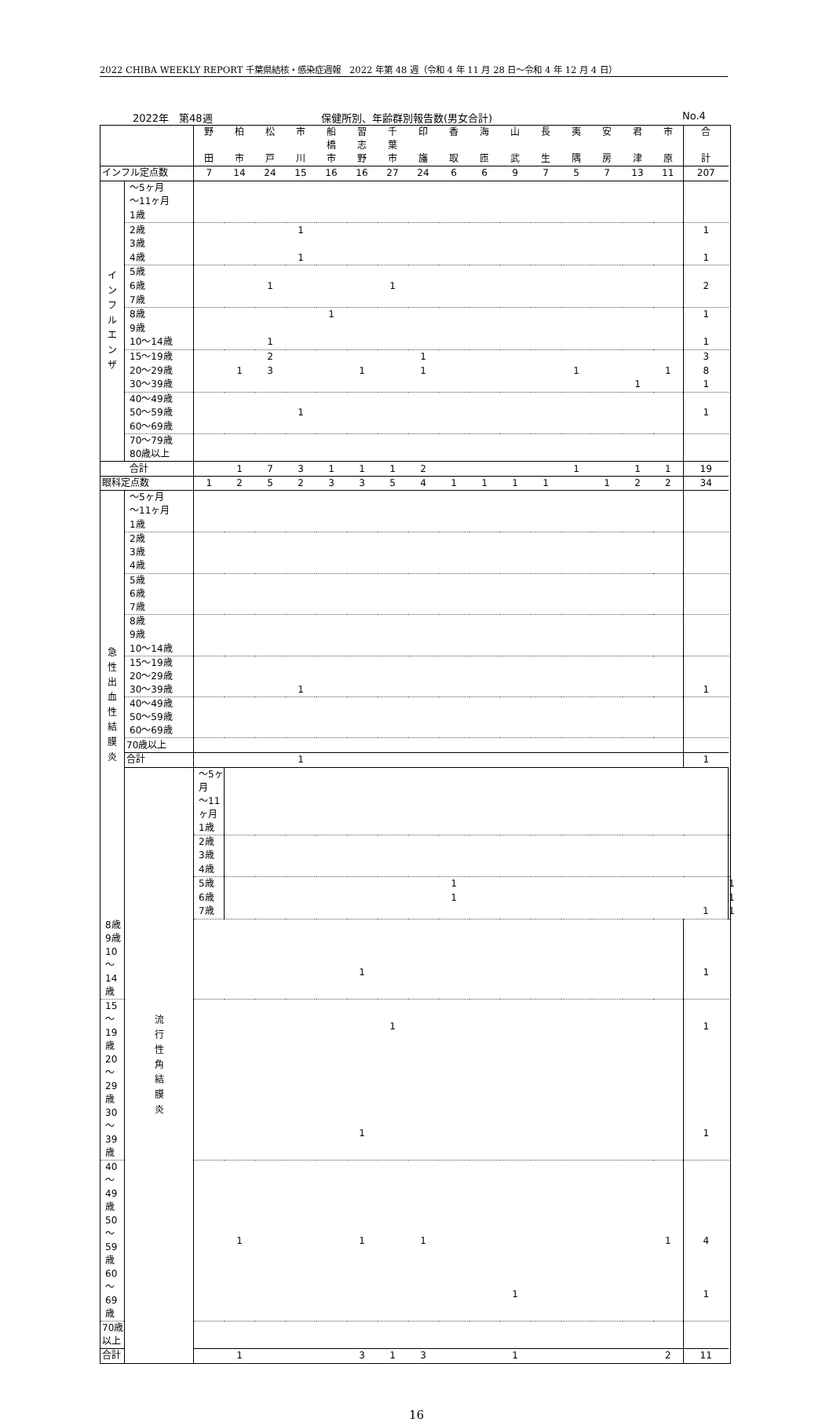2022 CHIBA WEEKLY REPORT 千葉県結核・感染症週報　2022 年第 48 週（令和 4 年 11 月 28 日～令和 4 年 12 月 4 日）
2022年　第48週 保健所別、年齢群別報告数(男女合計) No.4
| | | 野 田 | 柏 市 | 松 戸 | 市 川 | 船 橋 市 | 習 志 野 | 千 葉 市 | 印 旛 | 香 取 | 海 匝 | 山 武 | 長 生 | 夷 隅 | 安 房 | 君 津 | 市 原 | 合 計 | |
| インフル定点数 | | 7 | 14 | 24 | 15 | 16 | 16 | 27 | 24 | 6 | 6 | 9 | 7 | 5 | 7 | 13 | 11 | 207 | |
| イ ン フ ル エ ン ザ | ～5ヶ月 | | | | | | | | | | | | | | | | | | |
| | ～11ヶ月 | | | | | | | | | | | | | | | | | | |
| | 1歳 | | | | | | | | | | | | | | | | | | |
| | 2歳 | | | | 1 | | | | | | | | | | | | | 1 | |
| | 3歳 | | | | | | | | | | | | | | | | | | |
| | 4歳 | | | | 1 | | | | | | | | | | | | | 1 | |
| | 5歳 | | | | | | | | | | | | | | | | | | |
| | 6歳 | | | 1 | | | | 1 | | | | | | | | | | 2 | |
| | 7歳 | | | | | | | | | | | | | | | | | | |
| | 8歳 | | | | | 1 | | | | | | | | | | | | 1 | |
| | 9歳 | | | | | | | | | | | | | | | | | | |
| | 10～14歳 | | | 1 | | | | | | | | | | | | | | 1 | |
| | 15～19歳 | | | 2 | | | | | 1 | | | | | | | | | 3 | |
| | 20～29歳 | | 1 | 3 | | | 1 | | 1 | | | | | 1 | | | 1 | 8 | |
| | 30～39歳 | | | | | | | | | | | | | | | 1 | | 1 | |
| | 40～49歳 | | | | | | | | | | | | | | | | | | |
| | 50～59歳 | | | | 1 | | | | | | | | | | | | | 1 | |
| | 60～69歳 | | | | | | | | | | | | | | | | | | |
| | 70～79歳 80歳以上 | | | | | | | | | | | | | | | | | | |
| | 合計 | | 1 | 7 | 3 | 1 | 1 | 1 | 2 | | | | | 1 | | 1 | 1 | 19 | |
| 眼科定点数 | | 1 | 2 | 5 | 2 | 3 | 3 | 5 | 4 | 1 | 1 | 1 | 1 | | 1 | 2 | 2 | 34 | |
| 急 性 出 血 性 結 膜 炎 | ～5ヶ月 ～11ヶ月 | | | | | | | | | | | | | | | | | | |
| | 1歳 | | | | | | | | | | | | | | | | | | |
| | 2歳 3歳 | | | | | | | | | | | | | | | | | | |
| | 4歳 | | | | | | | | | | | | | | | | | | |
| | 5歳 6歳 | | | | | | | | | | | | | | | | | | |
| | 7歳 | | | | | | | | | | | | | | | | | | |
| | 8歳 9歳 | | | | | | | | | | | | | | | | | | |
| | 10～14歳 | | | | | | | | | | | | | | | | | | |
| | 15～19歳 20～29歳 | | | | | | | | | | | | | | | | | | |
| | 30～39歳 | | | | 1 | | | | | | | | | | | | | 1 | |
| | 40～49歳 50～59歳 60～69歳 | | | | | | | | | | | | | | | | | | |
| | 70歳以上 | | | | | | | | | | | | | | | | | | |
| | 合計 | | | | 1 | | | | | | | | | | | | | 1 | |
| | 流 行 性 角 結 膜 炎 | ～5ヶ月 ～11ヶ月 | | | | | | | | | | | | | | | | | |
| | | 1歳 | | | | | | | | | | | | | | | | | |
| | | 2歳 3歳 | | | | | | | | | | | | | | | | | |
| | | 4歳 | | | | | | | | | | | | | | | | | |
| | | 5歳 | | | | | | | | 1 | | | | | | | | | 1 |
| | | 6歳 | | | | | | | | 1 | | | | | | | | | 1 |
| | | 7歳 | | | | | | | | | | | | | | | | 1 | 1 |
| 8歳 9歳 | | | | | | | | | | | | | | | | | | | |
| 10～14歳 | | | | | | | 1 | | | | | | | | | | | 1 | |
| 15～19歳 | | | | | | | | 1 | | | | | | | | | | 1 | |
| 20～29歳 | | | | | | | | | | | | | | | | | | | |
| 30～39歳 | | | | | | | 1 | | | | | | | | | | | 1 | |
| 40～49歳 | | | | | | | | | | | | | | | | | | | |
| 50～59歳 | | | 1 | | | | 1 | | 1 | | | | | | | | 1 | 4 | |
| 60～69歳 | | | | | | | | | | | | 1 | | | | | | 1 | |
| 70歳以上 | | | | | | | | | | | | | | | | | | | |
| 合計 | | | 1 | | | | 3 | 1 | 3 | | | 1 | | | | | 2 | 11 | |
16